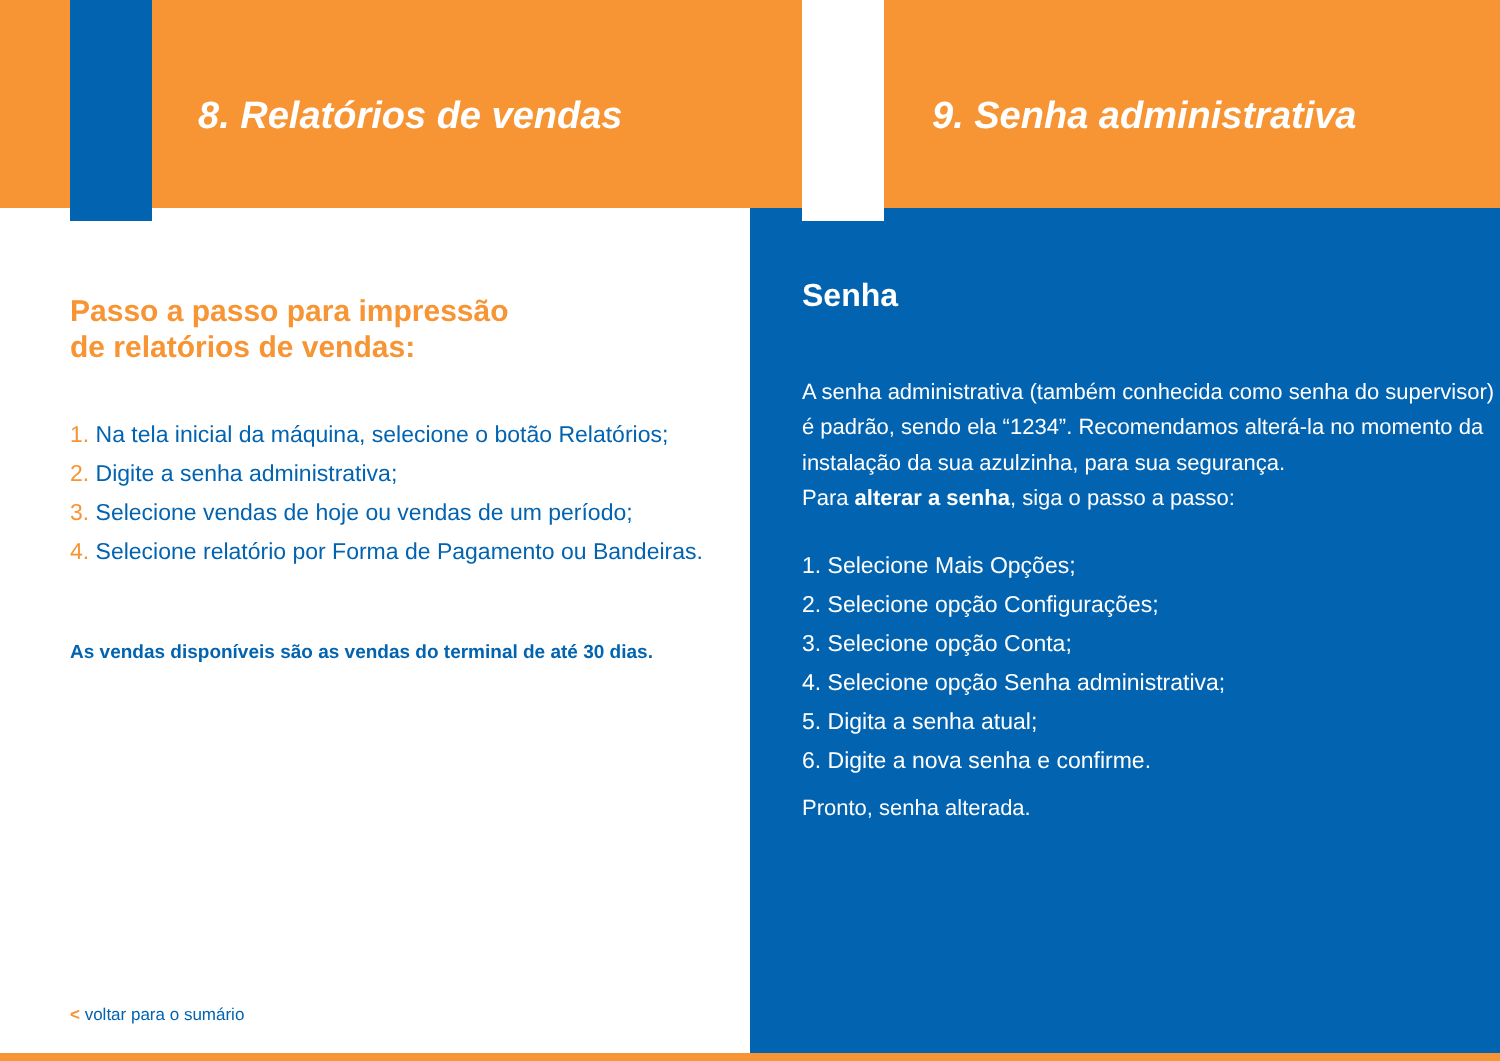8. Relatórios de vendas
Passo a passo para impressão
de relatórios de vendas:
1. Na tela inicial da máquina, selecione o botão Relatórios;
2. Digite a senha administrativa;
3. Selecione vendas de hoje ou vendas de um período;
4. Selecione relatório por Forma de Pagamento ou Bandeiras.
As vendas disponíveis são as vendas do terminal de até 30 dias.
9. Senha administrativa
Senha
A senha administrativa (também conhecida como senha do supervisor) é padrão, sendo ela “1234”. Recomendamos alterá-la no momento da instalação da sua azulzinha, para sua segurança.
Para alterar a senha, siga o passo a passo:
1. Selecione Mais Opções;
2. Selecione opção Configurações;
3. Selecione opção Conta;
4. Selecione opção Senha administrativa;
5. Digita a senha atual;
6. Digite a nova senha e confirme.
Pronto, senha alterada.
< voltar para o sumário